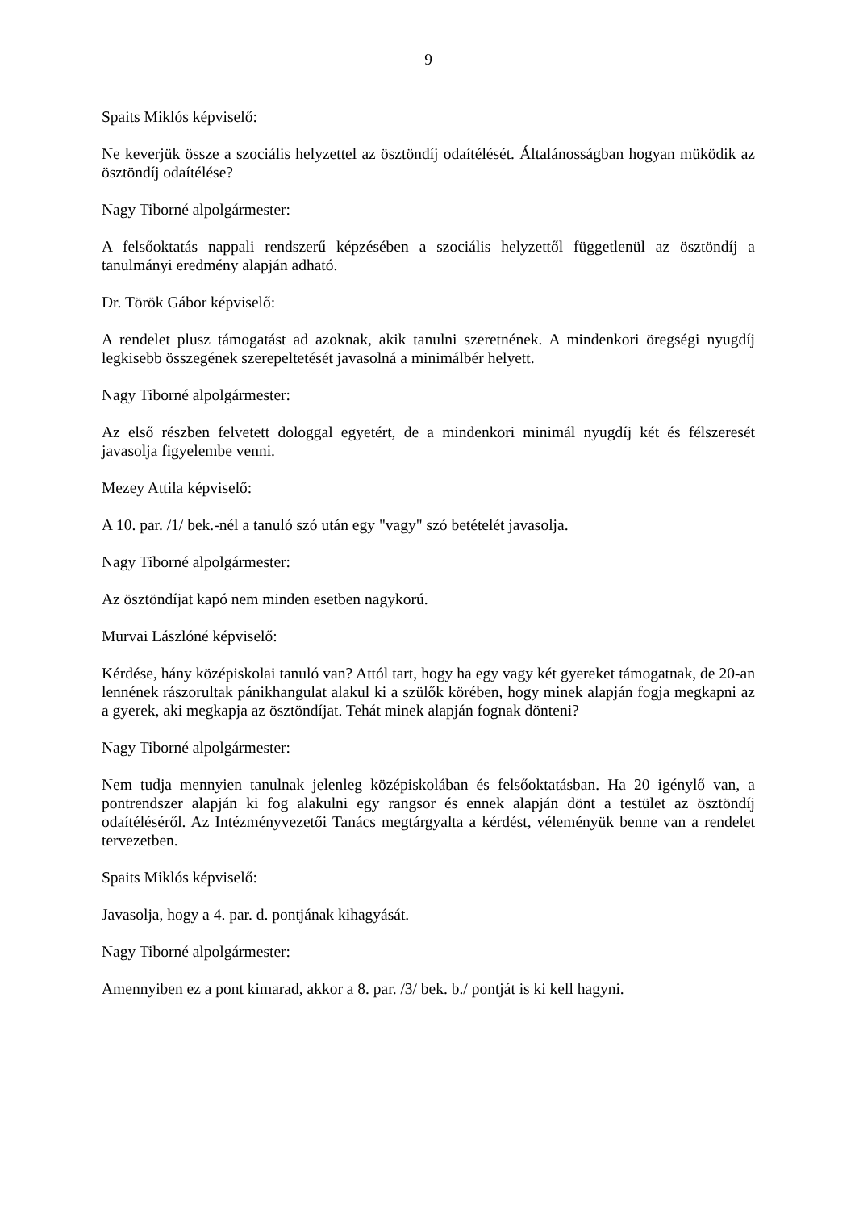9
Spaits Miklós képviselő:
Ne keverjük össze a szociális helyzettel az ösztöndíj odaítélését. Általánosságban hogyan müködik az ösztöndíj odaítélése?
Nagy Tiborné alpolgármester:
A felsőoktatás nappali rendszerű képzésében a szociális helyzettől függetlenül az ösztöndíj a tanulmányi eredmény alapján adható.
Dr. Török Gábor képviselő:
A rendelet plusz támogatást ad azoknak, akik tanulni szeretnének. A mindenkori öregségi nyugdíj legkisebb összegének szerepeltetését javasolná a minimálbér helyett.
Nagy Tiborné alpolgármester:
Az első részben felvetett dologgal egyetért, de a mindenkori minimál nyugdíj két és félszeresét javasolja figyelembe venni.
Mezey Attila képviselő:
A 10. par. /1/ bek.-nél a tanuló szó után egy "vagy" szó betételét javasolja.
Nagy Tiborné alpolgármester:
Az ösztöndíjat kapó nem minden esetben nagykorú.
Murvai Lászlóné képviselő:
Kérdése, hány középiskolai tanuló van? Attól tart, hogy ha egy vagy két gyereket támogatnak, de 20-an lennének rászorultak pánikhangulat alakul ki a szülők körében, hogy minek alapján fogja megkapni az a gyerek, aki megkapja az ösztöndíjat. Tehát minek alapján fognak dönteni?
Nagy Tiborné alpolgármester:
Nem tudja mennyien tanulnak jelenleg középiskolában és felsőoktatásban. Ha 20 igénylő van, a pontrendszer alapján ki fog alakulni egy rangsor és ennek alapján dönt a testület az ösztöndíj odaítéléséről. Az Intézményvezetői Tanács megtárgyalta a kérdést, véleményük benne van a rendelet tervezetben.
Spaits Miklós képviselő:
Javasolja, hogy a 4. par. d. pontjának kihagyását.
Nagy Tiborné alpolgármester:
Amennyiben ez a pont kimarad, akkor a 8. par. /3/ bek. b./ pontját is ki kell hagyni.